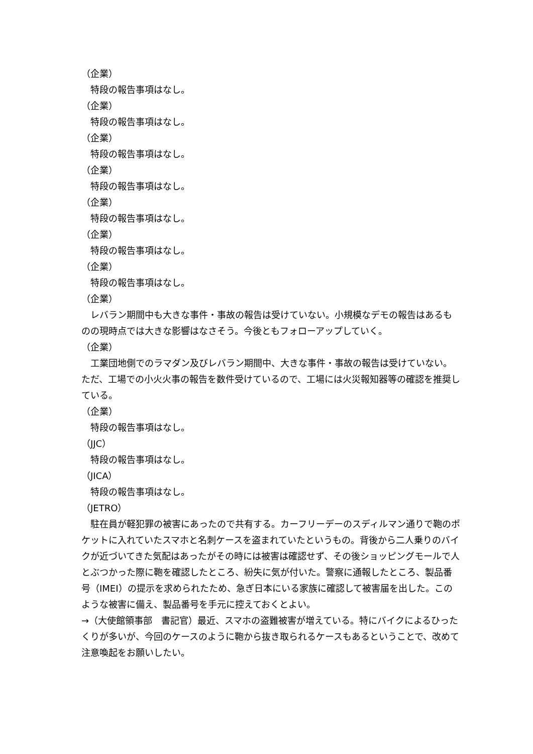（企業）
　特段の報告事項はなし。
（企業）
　特段の報告事項はなし。
（企業）
　特段の報告事項はなし。
（企業）
　特段の報告事項はなし。
（企業）
　特段の報告事項はなし。
（企業）
　特段の報告事項はなし。
（企業）
　特段の報告事項はなし。
（企業）
　レバラン期間中も大きな事件・事故の報告は受けていない。小規模なデモの報告はあるものの現時点では大きな影響はなさそう。今後ともフォローアップしていく。
（企業）
　工業団地側でのラマダン及びレバラン期間中、大きな事件・事故の報告は受けていない。ただ、工場での小火火事の報告を数件受けているので、工場には火災報知器等の確認を推奨している。
（企業）
　特段の報告事項はなし。
（JJC）
　特段の報告事項はなし。
（JICA）
　特段の報告事項はなし。
（JETRO）
　駐在員が軽犯罪の被害にあったので共有する。カーフリーデーのスディルマン通りで鞄のポケットに入れていたスマホと名刺ケースを盗まれていたというもの。背後から二人乗りのバイクが近づいてきた気配はあったがその時には被害は確認せず、その後ショッピングモールで人とぶつかった際に鞄を確認したところ、紛失に気が付いた。警察に通報したところ、製品番号（IMEI）の提示を求められたため、急ぎ日本にいる家族に確認して被害届を出した。このような被害に備え、製品番号を手元に控えておくとよい。
→（大使館領事部　書記官）最近、スマホの盗難被害が増えている。特にバイクによるひったくりが多いが、今回のケースのように鞄から抜き取られるケースもあるということで、改めて注意喚起をお願いしたい。